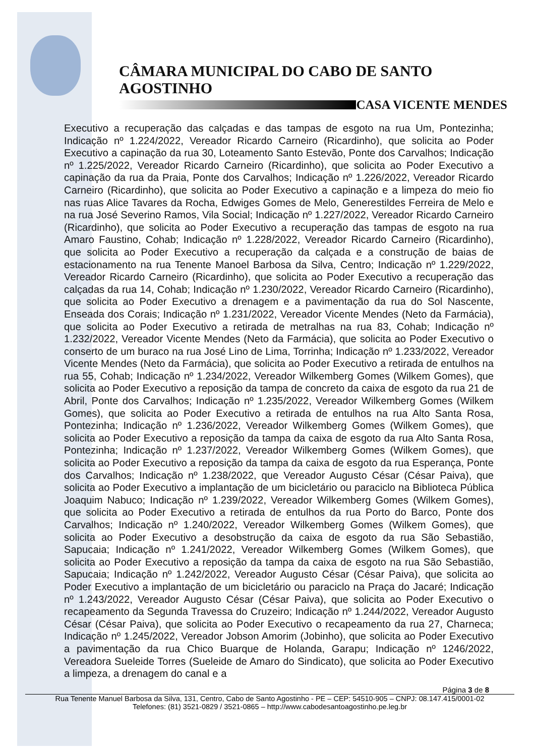CÂMARA MUNICIPAL DO CABO DE SANTO AGOSTINHO
CASA VICENTE MENDES
Executivo a recuperação das calçadas e das tampas de esgoto na rua Um, Pontezinha; Indicação nº 1.224/2022, Vereador Ricardo Carneiro (Ricardinho), que solicita ao Poder Executivo a capinação da rua 30, Loteamento Santo Estevão, Ponte dos Carvalhos; Indicação nº 1.225/2022, Vereador Ricardo Carneiro (Ricardinho), que solicita ao Poder Executivo a capinação da rua da Praia, Ponte dos Carvalhos; Indicação nº 1.226/2022, Vereador Ricardo Carneiro (Ricardinho), que solicita ao Poder Executivo a capinação e a limpeza do meio fio nas ruas Alice Tavares da Rocha, Edwiges Gomes de Melo, Generestildes Ferreira de Melo e na rua José Severino Ramos, Vila Social; Indicação nº 1.227/2022, Vereador Ricardo Carneiro (Ricardinho), que solicita ao Poder Executivo a recuperação das tampas de esgoto na rua Amaro Faustino, Cohab; Indicação nº 1.228/2022, Vereador Ricardo Carneiro (Ricardinho), que solicita ao Poder Executivo a recuperação da calçada e a construção de baias de estacionamento na rua Tenente Manoel Barbosa da Silva, Centro; Indicação nº 1.229/2022, Vereador Ricardo Carneiro (Ricardinho), que solicita ao Poder Executivo a recuperação das calçadas da rua 14, Cohab; Indicação nº 1.230/2022, Vereador Ricardo Carneiro (Ricardinho), que solicita ao Poder Executivo a drenagem e a pavimentação da rua do Sol Nascente, Enseada dos Corais; Indicação nº 1.231/2022, Vereador Vicente Mendes (Neto da Farmácia), que solicita ao Poder Executivo a retirada de metralhas na rua 83, Cohab; Indicação nº 1.232/2022, Vereador Vicente Mendes (Neto da Farmácia), que solicita ao Poder Executivo o conserto de um buraco na rua José Lino de Lima, Torrinha; Indicação nº 1.233/2022, Vereador Vicente Mendes (Neto da Farmácia), que solicita ao Poder Executivo a retirada de entulhos na rua 55, Cohab; Indicação nº 1.234/2022, Vereador Wilkemberg Gomes (Wilkem Gomes), que solicita ao Poder Executivo a reposição da tampa de concreto da caixa de esgoto da rua 21 de Abril, Ponte dos Carvalhos; Indicação nº 1.235/2022, Vereador Wilkemberg Gomes (Wilkem Gomes), que solicita ao Poder Executivo a retirada de entulhos na rua Alto Santa Rosa, Pontezinha; Indicação nº 1.236/2022, Vereador Wilkemberg Gomes (Wilkem Gomes), que solicita ao Poder Executivo a reposição da tampa da caixa de esgoto da rua Alto Santa Rosa, Pontezinha; Indicação nº 1.237/2022, Vereador Wilkemberg Gomes (Wilkem Gomes), que solicita ao Poder Executivo a reposição da tampa da caixa de esgoto da rua Esperança, Ponte dos Carvalhos; Indicação nº 1.238/2022, que Vereador Augusto César (César Paiva), que solicita ao Poder Executivo a implantação de um bicicletário ou paraciclo na Biblioteca Pública Joaquim Nabuco; Indicação nº 1.239/2022, Vereador Wilkemberg Gomes (Wilkem Gomes), que solicita ao Poder Executivo a retirada de entulhos da rua Porto do Barco, Ponte dos Carvalhos; Indicação nº 1.240/2022, Vereador Wilkemberg Gomes (Wilkem Gomes), que solicita ao Poder Executivo a desobstrução da caixa de esgoto da rua São Sebastião, Sapucaia; Indicação nº 1.241/2022, Vereador Wilkemberg Gomes (Wilkem Gomes), que solicita ao Poder Executivo a reposição da tampa da caixa de esgoto na rua São Sebastião, Sapucaia; Indicação nº 1.242/2022, Vereador Augusto César (César Paiva), que solicita ao Poder Executivo a implantação de um bicicletário ou paraciclo na Praça do Jacaré; Indicação nº 1.243/2022, Vereador Augusto César (César Paiva), que solicita ao Poder Executivo o recapeamento da Segunda Travessa do Cruzeiro; Indicação nº 1.244/2022, Vereador Augusto César (César Paiva), que solicita ao Poder Executivo o recapeamento da rua 27, Charneca; Indicação nº 1.245/2022, Vereador Jobson Amorim (Jobinho), que solicita ao Poder Executivo a pavimentação da rua Chico Buarque de Holanda, Garapu; Indicação nº 1246/2022, Vereadora Sueleide Torres (Sueleide de Amaro do Sindicato), que solicita ao Poder Executivo a limpeza, a drenagem do canal e a
Página 3 de 8
Rua Tenente Manuel Barbosa da Silva, 131, Centro, Cabo de Santo Agostinho - PE – CEP: 54510-905 – CNPJ: 08.147.415/0001-02
Telefones: (81) 3521-0829 / 3521-0865 – http://www.cabodesantoagostinho.pe.leg.br